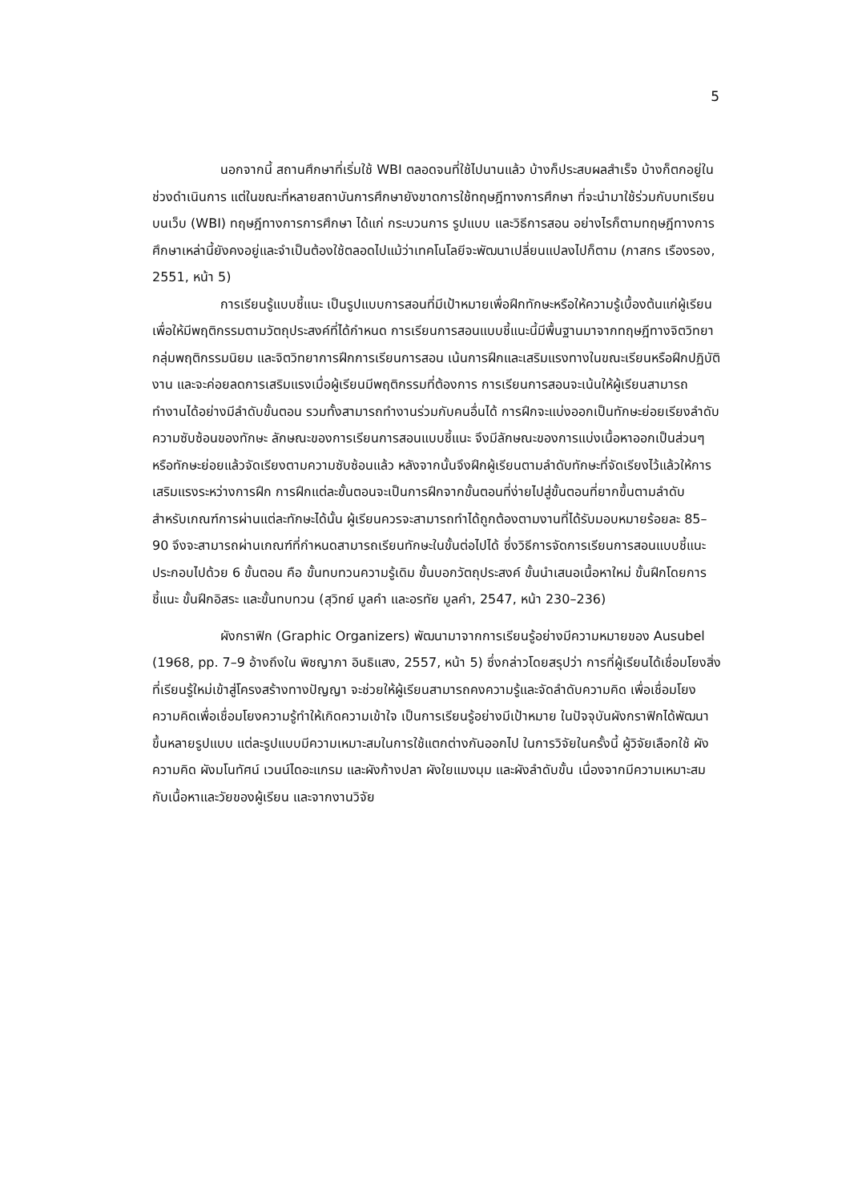5
นอกจากนี้ สถานศึกษาที่เริ่มใช้ WBI ตลอดจนที่ใช้ไปนานแล้ว บ้างก็ประสบผลสำเร็จ บ้างก็ตกอยู่ในช่วงดำเนินการ แต่ในขณะที่หลายสถาบันการศึกษายังขาดการใช้ทฤษฎีทางการศึกษา ที่จะนำมาใช้ร่วมกับบทเรียนบนเว็บ (WBI) ทฤษฎีทางการการศึกษา ได้แก่ กระบวนการ รูปแบบ และวิธีการสอน อย่างไรก็ตามทฤษฎีทางการศึกษาเหล่านี้ยังคงอยู่และจำเป็นต้องใช้ตลอดไปแม้ว่าเทคโนโลยีจะพัฒนาเปลี่ยนแปลงไปก็ตาม (ภาสกร เรืองรอง, 2551, หน้า 5)
การเรียนรู้แบบชี้แนะ เป็นรูปแบบการสอนที่มีเป้าหมายเพื่อฝึกทักษะหรือให้ความรู้เบื้องต้นแก่ผู้เรียนเพื่อให้มีพฤติกรรมตามวัตถุประสงค์ที่ได้กำหนด การเรียนการสอนแบบชี้แนะนี้มีพื้นฐานมาจากทฤษฎีทางจิตวิทยากลุ่มพฤติกรรมนิยม และจิตวิทยาการฝึกการเรียนการสอน เน้นการฝึกและเสริมแรงทางในขณะเรียนหรือฝึกปฏิบัติงาน และจะค่อยลดการเสริมแรงเมื่อผู้เรียนมีพฤติกรรมที่ต้องการ การเรียนการสอนจะเน้นให้ผู้เรียนสามารถทำงานได้อย่างมีลำดับขั้นตอน รวมทั้งสามารถทำงานร่วมกับคนอื่นได้ การฝึกจะแบ่งออกเป็นทักษะย่อยเรียงลำดับความซับซ้อนของทักษะ ลักษณะของการเรียนการสอนแบบชี้แนะ จึงมีลักษณะของการแบ่งเนื้อหาออกเป็นส่วนๆ หรือทักษะย่อยแล้วจัดเรียงตามความซับซ้อนแล้ว หลังจากนั้นจึงฝึกผู้เรียนตามลำดับทักษะที่จัดเรียงไว้แล้วให้การเสริมแรงระหว่างการฝึก การฝึกแต่ละขั้นตอนจะเป็นการฝึกจากขั้นตอนที่ง่ายไปสู่ขั้นตอนที่ยากขึ้นตามลำดับ สำหรับเกณฑ์การผ่านแต่ละทักษะได้นั้น ผู้เรียนควรจะสามารถทำได้ถูกต้องตามงานที่ได้รับมอบหมายร้อยละ 85–90 จึงจะสามารถผ่านเกณฑ์ที่กำหนดสามารถเรียนทักษะในขั้นต่อไปได้ ซึ่งวิธีการจัดการเรียนการสอนแบบชี้แนะ ประกอบไปด้วย 6 ขั้นตอน คือ ขั้นทบทวนความรู้เดิม ขั้นบอกวัตถุประสงค์ ขั้นนำเสนอเนื้อหาใหม่ ขั้นฝึกโดยการชี้แนะ ขั้นฝึกอิสระ และขั้นทบทวน (สุวิทย์ มูลคำ และอรทัย มูลคำ, 2547, หน้า 230–236)
ผังกราฟิก (Graphic Organizers) พัฒนามาจากการเรียนรู้อย่างมีความหมายของ Ausubel (1968, pp. 7–9 อ้างถึงใน พิชญาภา อินธิแสง, 2557, หน้า 5) ซึ่งกล่าวโดยสรุปว่า การที่ผู้เรียนได้เชื่อมโยงสิ่งที่เรียนรู้ใหม่เข้าสู่โครงสร้างทางปัญญา จะช่วยให้ผู้เรียนสามารถคงความรู้และจัดลำดับความคิด เพื่อเชื่อมโยงความคิดเพื่อเชื่อมโยงความรู้ทำให้เกิดความเข้าใจ เป็นการเรียนรู้อย่างมีเป้าหมาย ในปัจจุบันผังกราฟิกได้พัฒนาขึ้นหลายรูปแบบ แต่ละรูปแบบมีความเหมาะสมในการใช้แตกต่างกันออกไป ในการวิจัยในครั้งนี้ ผู้วิจัยเลือกใช้ ผังความคิด ผังมโนทัศน์ เวนน์ไดอะแกรม และผังก้างปลา ผังใยแมงมุม และผังลำดับขั้น เนื่องจากมีความเหมาะสมกับเนื้อหาและวัยของผู้เรียน และจากงานวิจัย